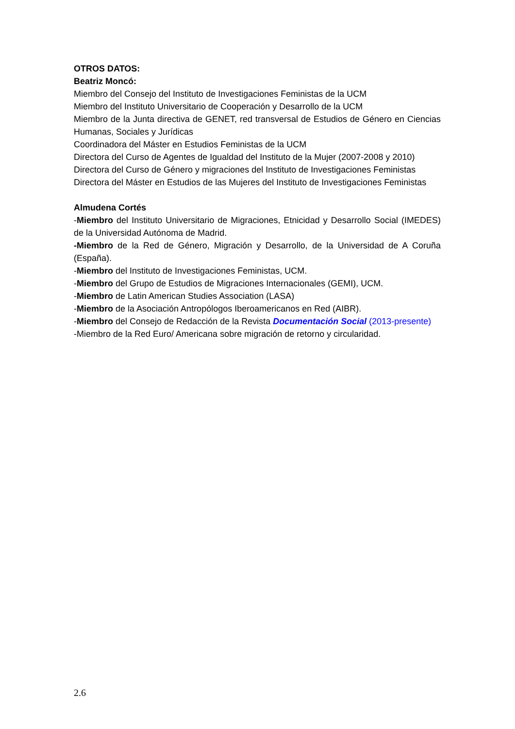OTROS DATOS:
Beatriz Moncó:
Miembro del Consejo del Instituto de Investigaciones Feministas de la UCM
Miembro del Instituto Universitario de Cooperación y Desarrollo de la UCM
Miembro de la Junta directiva de GENET, red transversal de Estudios de Género en Ciencias Humanas, Sociales y Jurídicas
Coordinadora del Máster en Estudios Feministas de la UCM
Directora del Curso de Agentes de Igualdad del Instituto de la Mujer (2007-2008 y 2010)
Directora del Curso de Género y migraciones del Instituto de Investigaciones Feministas
Directora del Máster en Estudios de las Mujeres del Instituto de Investigaciones Feministas
Almudena Cortés
-Miembro del Instituto Universitario de Migraciones, Etnicidad y Desarrollo Social (IMEDES) de la Universidad Autónoma de Madrid.
-Miembro de la Red de Género, Migración y Desarrollo, de la Universidad de A Coruña (España).
-Miembro del Instituto de Investigaciones Feministas, UCM.
-Miembro del Grupo de Estudios de Migraciones Internacionales (GEMI), UCM.
-Miembro de Latin American Studies Association (LASA)
-Miembro de la Asociación Antropólogos Iberoamericanos en Red (AIBR).
-Miembro del Consejo de Redacción de la Revista Documentación Social (2013-presente)
-Miembro de la Red Euro/ Americana sobre migración de retorno y circularidad.
2.6